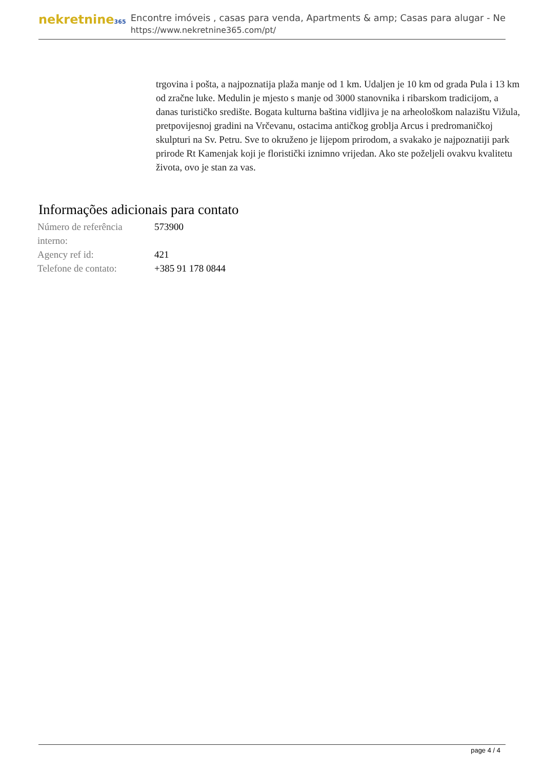nekretnine365
Encontre imóveis , casas para venda, Apartments & amp; Casas para alugar - Ne
https://www.nekretnine365.com/pt/
trgovina i pošta, a najpoznatija plaža manje od 1 km. Udaljen je 10 km od grada Pula i 13 km od zračne luke. Medulin je mjesto s manje od 3000 stanovnika i ribarskom tradicijom, a danas turističko središte. Bogata kulturna baština vidljiva je na arheološkom nalazištu Vižula, pretpovijesnoj gradini na Vrčevanu, ostacima antičkog groblja Arcus i predromaničkoj skulpturi na Sv. Petru. Sve to okruženo je lijepom prirodom, a svakako je najpoznatiji park prirode Rt Kamenjak koji je floristički iznimno vrijedan. Ako ste poželjeli ovakvu kvalitetu života, ovo je stan za vas.
Informações adicionais para contato
| Número de referência interno: | 573900 |
| Agency ref id: | 421 |
| Telefone de contato: | +385 91 178 0844 |
page 4 / 4